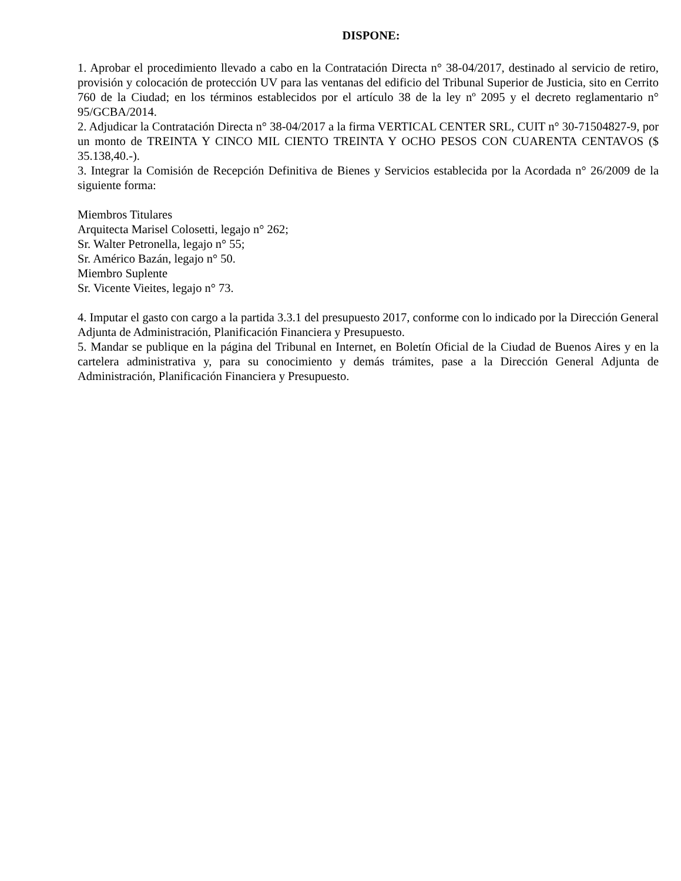DISPONE:
1. Aprobar el procedimiento llevado a cabo en la Contratación Directa n° 38-04/2017, destinado al servicio de retiro, provisión y colocación de protección UV para las ventanas del edificio del Tribunal Superior de Justicia, sito en Cerrito 760 de la Ciudad; en los términos establecidos por el artículo 38 de la ley nº 2095 y el decreto reglamentario n° 95/GCBA/2014.
2. Adjudicar la Contratación Directa n° 38-04/2017 a la firma VERTICAL CENTER SRL, CUIT n° 30-71504827-9, por un monto de TREINTA Y CINCO MIL CIENTO TREINTA Y OCHO PESOS CON CUARENTA CENTAVOS ($ 35.138,40.-).
3. Integrar la Comisión de Recepción Definitiva de Bienes y Servicios establecida por la Acordada n° 26/2009 de la siguiente forma:
Miembros Titulares
Arquitecta Marisel Colosetti, legajo n° 262;
Sr. Walter Petronella, legajo n° 55;
Sr. Américo Bazán, legajo n° 50.
Miembro Suplente
Sr. Vicente Vieites, legajo n° 73.
4. Imputar el gasto con cargo a la partida 3.3.1 del presupuesto 2017, conforme con lo indicado por la Dirección General Adjunta de Administración, Planificación Financiera y Presupuesto.
5. Mandar se publique en la página del Tribunal en Internet, en Boletín Oficial de la Ciudad de Buenos Aires y en la cartelera administrativa y, para su conocimiento y demás trámites, pase a la Dirección General Adjunta de Administración, Planificación Financiera y Presupuesto.